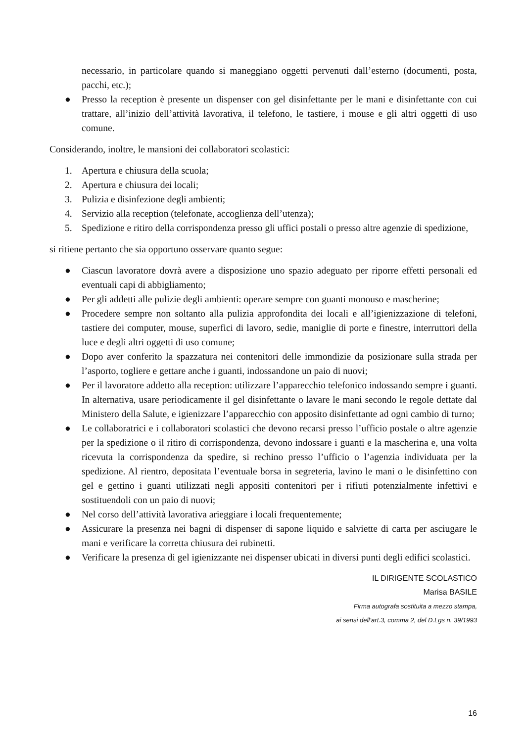necessario, in particolare quando si maneggiano oggetti pervenuti dall’esterno (documenti, posta, pacchi, etc.);
● Presso la reception è presente un dispenser con gel disinfettante per le mani e disinfettante con cui trattare, all’inizio dell’attività lavorativa, il telefono, le tastiere, i mouse e gli altri oggetti di uso comune.
Considerando, inoltre, le mansioni dei collaboratori scolastici:
1. Apertura e chiusura della scuola;
2. Apertura e chiusura dei locali;
3. Pulizia e disinfezione degli ambienti;
4. Servizio alla reception (telefonate, accoglienza dell’utenza);
5. Spedizione e ritiro della corrispondenza presso gli uffici postali o presso altre agenzie di spedizione,
si ritiene pertanto che sia opportuno osservare quanto segue:
● Ciascun lavoratore dovrà avere a disposizione uno spazio adeguato per riporre effetti personali ed eventuali capi di abbigliamento;
● Per gli addetti alle pulizie degli ambienti: operare sempre con guanti monouso e mascherine;
● Procedere sempre non soltanto alla pulizia approfondita dei locali e all’igienizzazione di telefoni, tastiere dei computer, mouse, superfici di lavoro, sedie, maniglie di porte e finestre, interruttori della luce e degli altri oggetti di uso comune;
● Dopo aver conferito la spazzatura nei contenitori delle immondizie da posizionare sulla strada per l’asporto, togliere e gettare anche i guanti, indossandone un paio di nuovi;
● Per il lavoratore addetto alla reception: utilizzare l’apparecchio telefonico indossando sempre i guanti. In alternativa, usare periodicamente il gel disinfettante o lavare le mani secondo le regole dettate dal Ministero della Salute, e igienizzare l’apparecchio con apposito disinfettante ad ogni cambio di turno;
● Le collaboratrici e i collaboratori scolastici che devono recarsi presso l’ufficio postale o altre agenzie per la spedizione o il ritiro di corrispondenza, devono indossare i guanti e la mascherina e, una volta ricevuta la corrispondenza da spedire, si rechino presso l’ufficio o l’agenzia individuata per la spedizione. Al rientro, depositata l’eventuale borsa in segreteria, lavino le mani o le disinfettino con gel e gettino i guanti utilizzati negli appositi contenitori per i rifiuti potenzialmente infettivi e sostituendoli con un paio di nuovi;
● Nel corso dell’attività lavorativa arieggiare i locali frequentemente;
● Assicurare la presenza nei bagni di dispenser di sapone liquido e salviette di carta per asciugare le mani e verificare la corretta chiusura dei rubinetti.
● Verificare la presenza di gel igienizzante nei dispenser ubicati in diversi punti degli edifici scolastici.
IL DIRIGENTE SCOLASTICO
Marisa BASILE
Firma autografa sostituita a mezzo stampa,
ai sensi dell’art.3, comma 2, del D.Lgs n. 39/1993
16